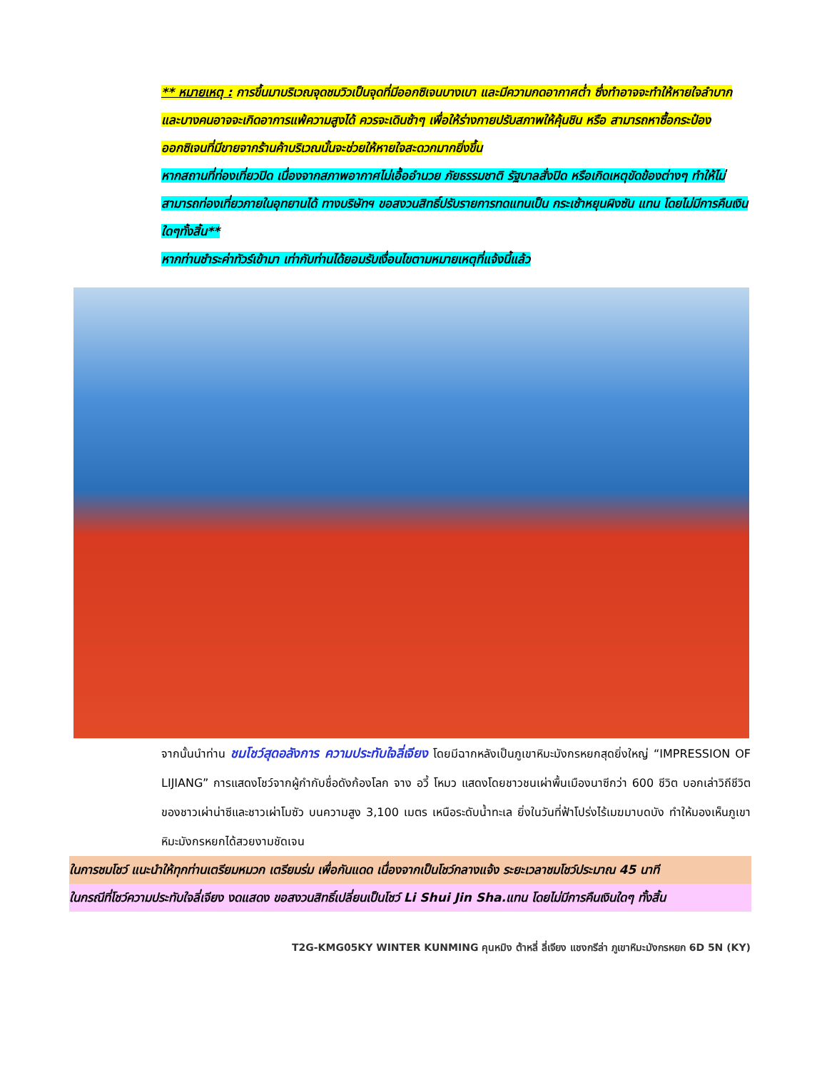** หมายเหตุ : การขึ้นมาบริเวณจุดชมวิวเป็นจุดที่มีออกซิเจนบางเบา และมีความกดอากาศต่ำ ซึ่งทำอาจจะทำให้หายใจลำบาก และบางคนอาจจะเกิดอาการแพ้ความสูงได้ ควรจะเดินช้าๆ เพื่อให้ร่างกายปรับสภาพให้คุ้นชิน หรือ สามารถหาซื้อกระป๋องออกซิเจนที่มีขายจากร้านค้าบริเวณนั้นจะช่วยให้หายใจสะดวกมากยิ่งขึ้น
หากสถานที่ท่องเที่ยวปิด เนื่องจากสภาพอากาศไม่เอื้ออำนวย ภัยธรรมชาติ รัฐบาลสั่งปิด หรือเกิดเหตุขัดข้องต่างๆ ทำให้ไม่สามารถท่องเที่ยวภายในอุทยานได้ ทางบริษัทฯ ขอสงวนสิทธิ์ปรับรายการทดแทนเป็น กระเช้าหยุนผิงซัน แทน โดยไม่มีการคืนเงินใดๆทั้งสิ้น**
หากท่านชำระค่าทัวร์เข้ามา เท่ากับท่านได้ยอมรับเงื่อนไขตามหมายเหตุที่แจ้งนี้แล้ว
จากนั้นนำท่าน ชมโชว์สุดอลังการ ความประทับใจลี่เจียง โดยมีฉากหลังเป็นภูเขาหิมะมังกรหยกสุดยิ่งใหญ่ “IMPRESSION OF LIJIANG” การแสดงโชว์จากผู้กำกับชื่อดังก้องโลก จาง อวี้ โหมว แสดงโดยชาวชนเผ่าพื้นเมืองนาซีกว่า 600 ชีวิต บอกเล่าวิถีชีวิตของชาวเผ่าน่าซีและชาวเผ่าโมซัว บนความสูง 3,100 เมตร เหนือระดับน้ำทะเล ยิ่งในวันที่ฟ้าโปร่งไร้เมฆมาบดบัง ทำให้มองเห็นภูเขาหิมะมังกรหยกได้สวยงามชัดเจน
ในการชมโชว์ แนะนำให้ทุกท่านเตรียมหมวก เตรียมร่ม เพื่อกันแดด เนื่องจากเป็นโชว์กลางแจ้ง ระยะเวลาชมโชว์ประมาณ 45 นาที
ในกรณีที่โชว์ความประทับใจลี่เจียง งดแสดง ขอสงวนสิทธิ์เปลี่ยนเป็นโชว์ Li Shui Jin Sha.แทน โดยไม่มีการคืนเงินใดๆ ทั้งสิ้น
T2G-KMG05KY WINTER KUNMING คุนหมิง ต้าหลี่ ลี่เจียง แชงกรีล่า ภูเขาหิมะมังกรหยก 6D 5N (KY)